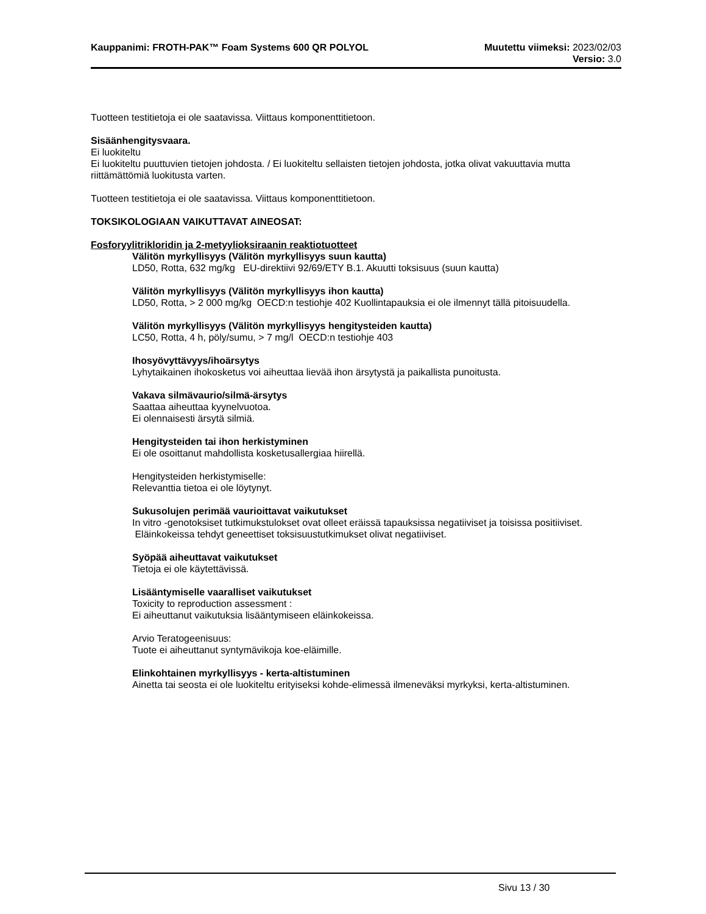Kauppanimi: FROTH-PAK™ Foam Systems 600 QR POLYOL Muutettu viimeksi: 2023/02/03
Versio: 3.0
Tuotteen testitietoja ei ole saatavissa. Viittaus komponenttitietoon.
Sisäänhengitysvaara.
Ei luokiteltu
Ei luokiteltu puuttuvien tietojen johdosta. / Ei luokiteltu sellaisten tietojen johdosta, jotka olivat vakuuttavia mutta riittämättömiä luokitusta varten.
Tuotteen testitietoja ei ole saatavissa. Viittaus komponenttitietoon.
TOKSIKOLOGIAAN VAIKUTTAVAT AINEOSAT:
Fosforyylitrikloridin ja 2-metyylioksiraanin reaktiotuotteet
Välitön myrkyllisyys (Välitön myrkyllisyys suun kautta)
LD50, Rotta, 632 mg/kg EU-direktiivi 92/69/ETY B.1. Akuutti toksisuus (suun kautta)
Välitön myrkyllisyys (Välitön myrkyllisyys ihon kautta)
LD50, Rotta, > 2 000 mg/kg OECD:n testiohje 402 Kuollintapauksia ei ole ilmennyt tällä pitoisuudella.
Välitön myrkyllisyys (Välitön myrkyllisyys hengitysteiden kautta)
LC50, Rotta, 4 h, pöly/sumu, > 7 mg/l OECD:n testiohje 403
Ihosyövyttävyys/ihoärsytys
Lyhytaikainen ihokosketus voi aiheuttaa lievää ihon ärsytystä ja paikallista punoitusta.
Vakava silmävaurio/silmä-ärsytys
Saattaa aiheuttaa kyynelvuotoa.
Ei olennaisesti ärsytä silmiä.
Hengitysteiden tai ihon herkistyminen
Ei ole osoittanut mahdollista kosketusallergiaa hiirellä.
Hengitysteiden herkistymiselle:
Relevanttia tietoa ei ole löytynyt.
Sukusolujen perimää vaurioittavat vaikutukset
In vitro -genotoksiset tutkimukstulokset ovat olleet eräissä tapauksissa negatiiviset ja toisissa positiiviset. Eläinkokeissa tehdyt geneettiset toksisuustutkimukset olivat negatiiviset.
Syöpää aiheuttavat vaikutukset
Tietoja ei ole käytettävissä.
Lisääntymiselle vaaralliset vaikutukset
Toxicity to reproduction assessment :
Ei aiheuttanut vaikutuksia lisääntymiseen eläinkokeissa.
Arvio Teratogeenisuus:
Tuote ei aiheuttanut syntymävikoja koe-eläimille.
Elinkohtainen myrkyllisyys - kerta-altistuminen
Ainetta tai seosta ei ole luokiteltu erityiseksi kohde-elimessä ilmeneväksi myrkyksi, kerta-altistuminen.
Sivu 13 / 30